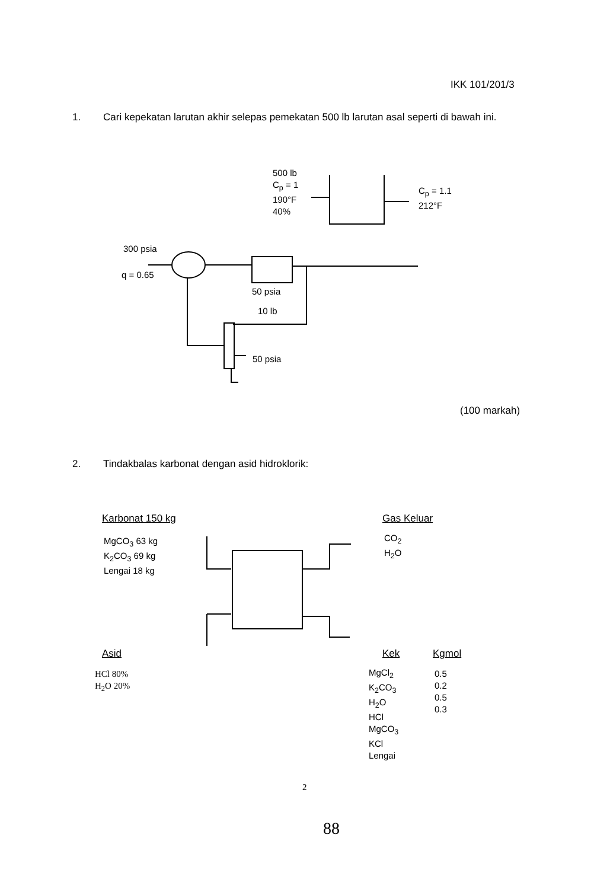IKK 101/201/3
1. Cari kepekatan larutan akhir selepas pemekatan 500 lb larutan asal seperti di bawah ini.
500 lb
C<sub>p</sub> = 1
190°F
40%
C<sub>p</sub> = 1.1
212°F
300 psia
q = 0.65
50 psia
10 lb
50 psia
(100 markah)
2. Tindakbalas karbonat dengan asid hidroklorik:
Karbonat 150 kg
MgCO<sub>3</sub> 63 kg
K<sub>2</sub>CO<sub>3</sub> 69 kg
Lengai 18 kg
Gas Keluar
CO<sub>2</sub>
H<sub>2</sub>O
Asid
HCl 80%
H<sub>2</sub>O 20%
Kek Kgmol
MgCl<sub>2</sub>
K<sub>2</sub>CO<sub>3</sub>
H<sub>2</sub>O
HCl
MgCO<sub>3</sub>
KCl
Lengai
0.5
0.2
0.5
0.3
2
88